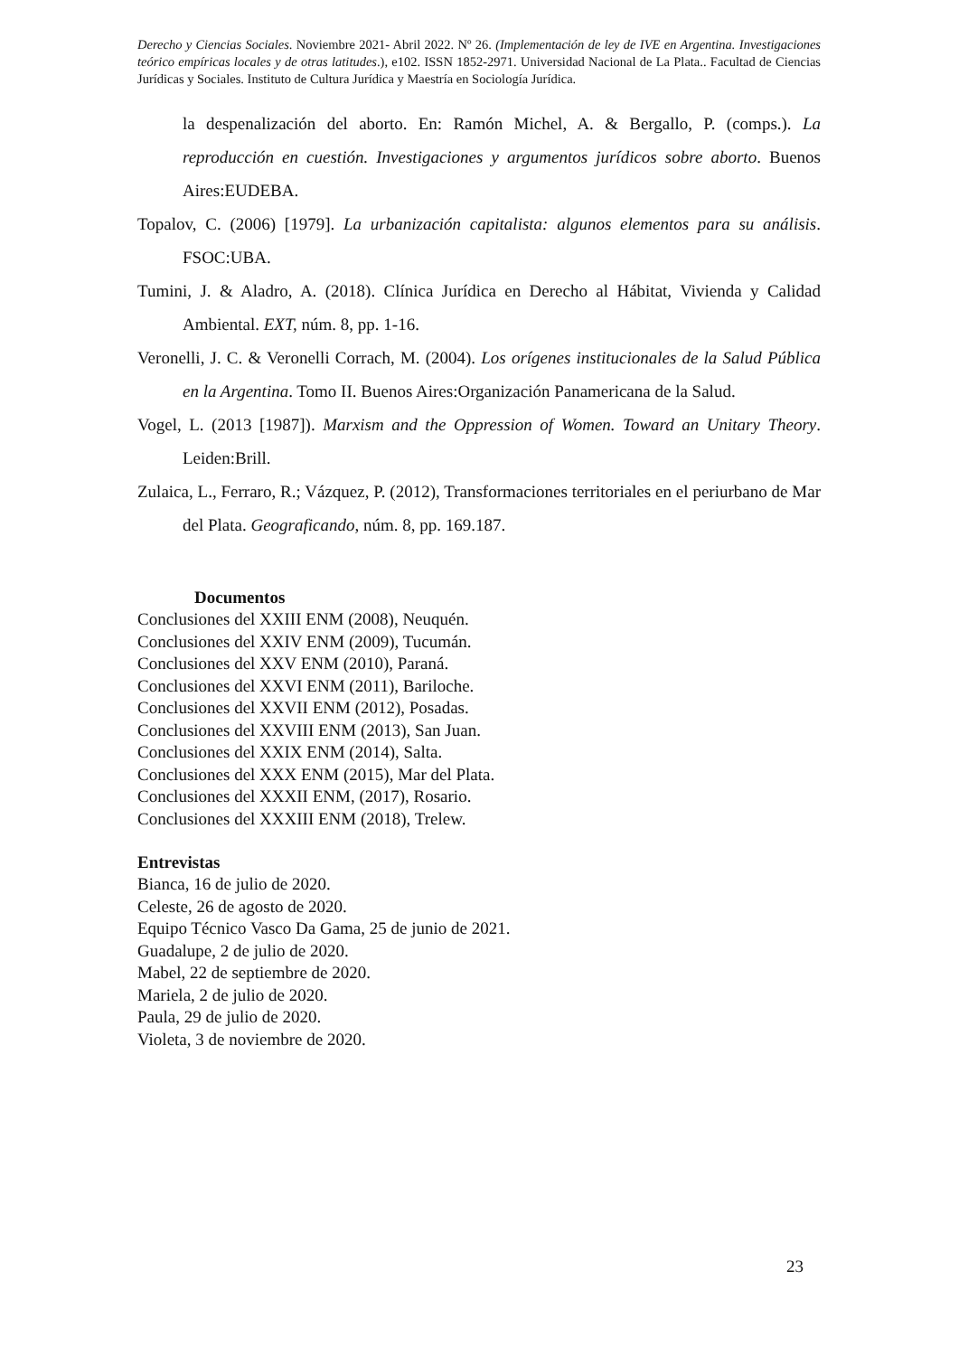Derecho y Ciencias Sociales. Noviembre 2021- Abril 2022. Nº 26. (Implementación de ley de IVE en Argentina. Investigaciones teórico empíricas locales y de otras latitudes.), e102. ISSN 1852-2971. Universidad Nacional de La Plata.. Facultad de Ciencias Jurídicas y Sociales. Instituto de Cultura Jurídica y Maestría en Sociología Jurídica.
la despenalización del aborto. En: Ramón Michel, A. & Bergallo, P. (comps.). La reproducción en cuestión. Investigaciones y argumentos jurídicos sobre aborto. Buenos Aires:EUDEBA.
Topalov, C. (2006) [1979]. La urbanización capitalista: algunos elementos para su análisis. FSOC:UBA.
Tumini, J. & Aladro, A. (2018). Clínica Jurídica en Derecho al Hábitat, Vivienda y Calidad Ambiental. EXT, núm. 8, pp. 1-16.
Veronelli, J. C. & Veronelli Corrach, M. (2004). Los orígenes institucionales de la Salud Pública en la Argentina. Tomo II. Buenos Aires:Organización Panamericana de la Salud.
Vogel, L. (2013 [1987]). Marxism and the Oppression of Women. Toward an Unitary Theory. Leiden:Brill.
Zulaica, L., Ferraro, R.; Vázquez, P. (2012), Transformaciones territoriales en el periurbano de Mar del Plata. Geograficando, núm. 8, pp. 169.187.
Documentos
Conclusiones del XXIII ENM (2008), Neuquén.
Conclusiones del XXIV ENM (2009), Tucumán.
Conclusiones del XXV ENM (2010), Paraná.
Conclusiones del XXVI ENM (2011), Bariloche.
Conclusiones del XXVII ENM (2012), Posadas.
Conclusiones del XXVIII ENM (2013), San Juan.
Conclusiones del XXIX ENM (2014), Salta.
Conclusiones del XXX ENM (2015), Mar del Plata.
Conclusiones del XXXII ENM, (2017), Rosario.
Conclusiones del XXXIII ENM (2018), Trelew.
Entrevistas
Bianca, 16 de julio de 2020.
Celeste, 26 de agosto de 2020.
Equipo Técnico Vasco Da Gama, 25 de junio de 2021.
Guadalupe, 2 de julio de 2020.
Mabel, 22 de septiembre de 2020.
Mariela, 2 de julio de 2020.
Paula, 29 de julio de 2020.
Violeta, 3 de noviembre de 2020.
23